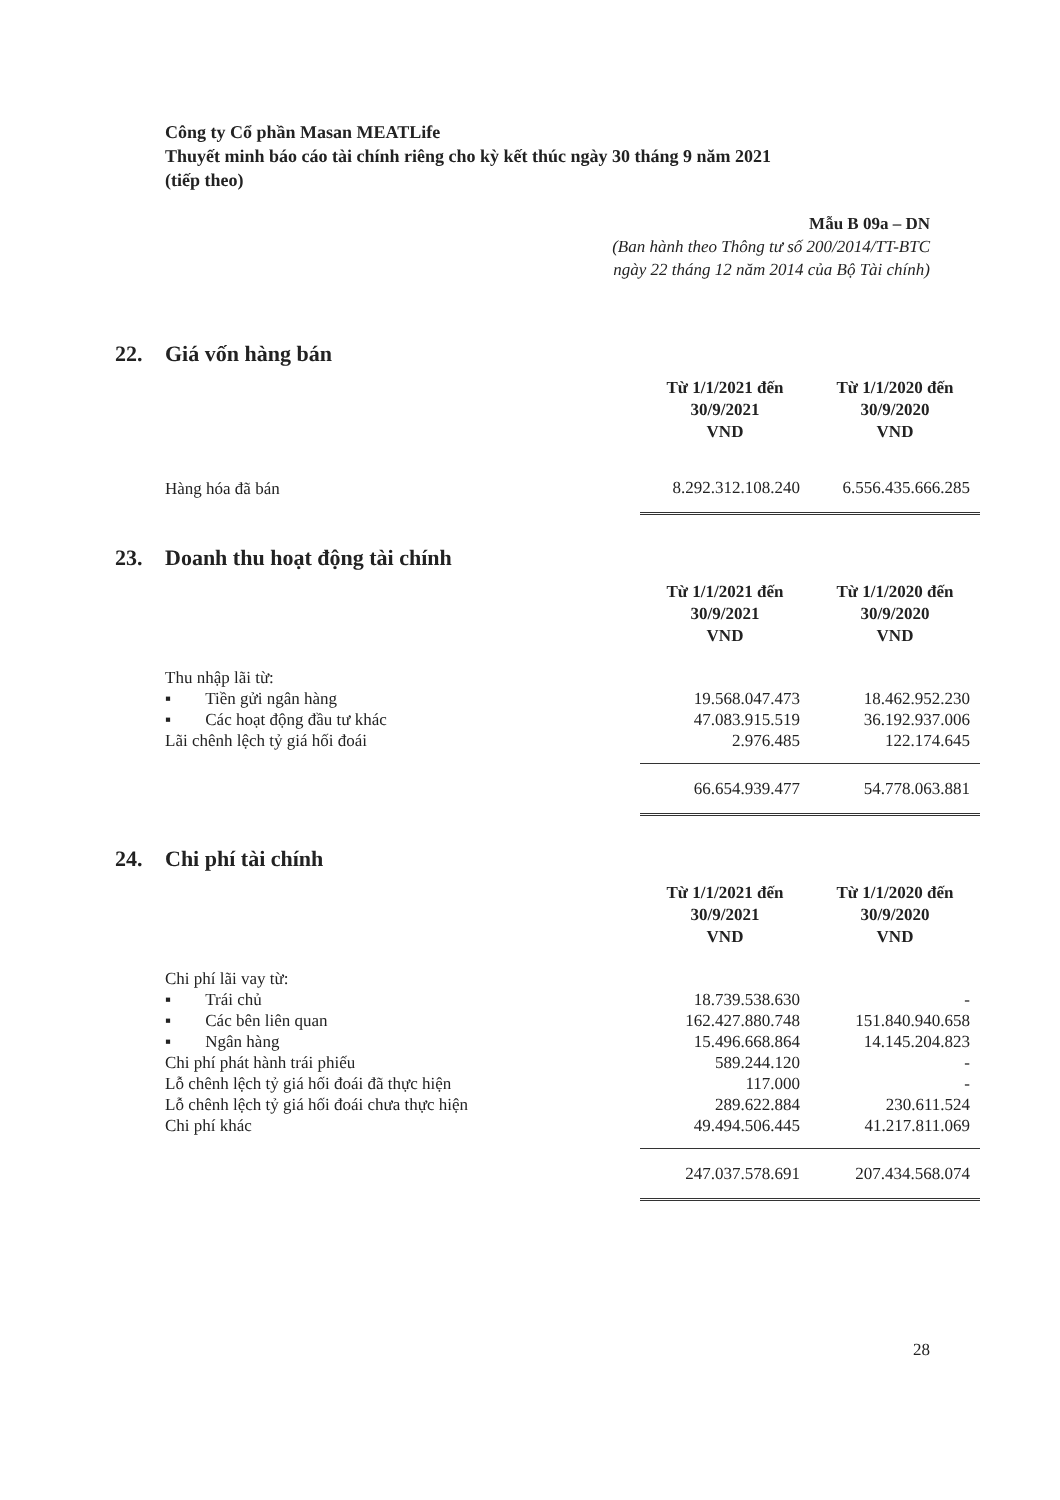Công ty Cổ phần Masan MEATLife
Thuyết minh báo cáo tài chính riêng cho kỳ kết thúc ngày 30 tháng 9 năm 2021
(tiếp theo)
Mẫu B 09a – DN
(Ban hành theo Thông tư số 200/2014/TT-BTC
ngày 22 tháng 12 năm 2014 của Bộ Tài chính)
22. Giá vốn hàng bán
| | Từ 1/1/2021 đến 30/9/2021 VND | Từ 1/1/2020 đến 30/9/2020 VND |
| Hàng hóa đã bán | 8.292.312.108.240 | 6.556.435.666.285 |
23. Doanh thu hoạt động tài chính
| | Từ 1/1/2021 đến 30/9/2021 VND | Từ 1/1/2020 đến 30/9/2020 VND |
| Thu nhập lãi từ: | | |
| ▪ Tiền gửi ngân hàng | 19.568.047.473 | 18.462.952.230 |
| ▪ Các hoạt động đầu tư khác | 47.083.915.519 | 36.192.937.006 |
| Lãi chênh lệch tỷ giá hối đoái | 2.976.485 | 122.174.645 |
| | 66.654.939.477 | 54.778.063.881 |
24. Chi phí tài chính
| | Từ 1/1/2021 đến 30/9/2021 VND | Từ 1/1/2020 đến 30/9/2020 VND |
| Chi phí lãi vay từ: | | |
| ▪ Trái chủ | 18.739.538.630 | - |
| ▪ Các bên liên quan | 162.427.880.748 | 151.840.940.658 |
| ▪ Ngân hàng | 15.496.668.864 | 14.145.204.823 |
| Chi phí phát hành trái phiếu | 589.244.120 | - |
| Lỗ chênh lệch tỷ giá hối đoái đã thực hiện | 117.000 | - |
| Lỗ chênh lệch tỷ giá hối đoái chưa thực hiện | 289.622.884 | 230.611.524 |
| Chi phí khác | 49.494.506.445 | 41.217.811.069 |
| | 247.037.578.691 | 207.434.568.074 |
28